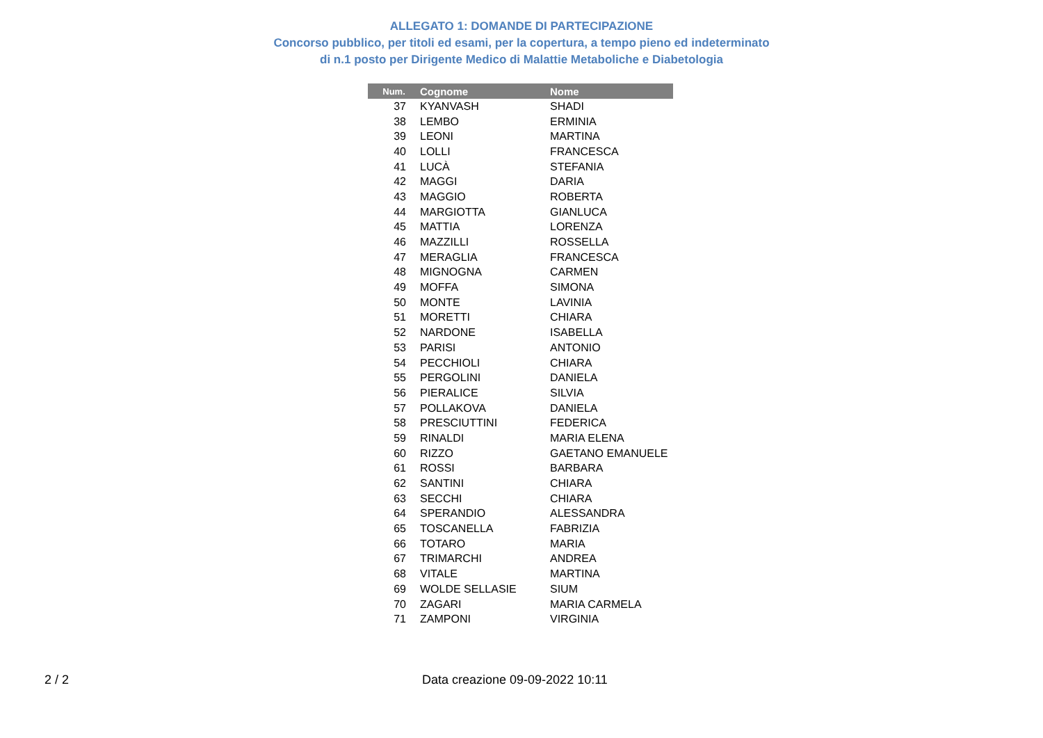ALLEGATO 1: DOMANDE DI PARTECIPAZIONE
Concorso pubblico, per titoli ed esami, per la copertura, a tempo pieno ed indeterminato
di n.1 posto per Dirigente Medico di Malattie Metaboliche e Diabetologia
| Num. | Cognome | Nome |
| --- | --- | --- |
| 37 | KYANVASH | SHADI |
| 38 | LEMBO | ERMINIA |
| 39 | LEONI | MARTINA |
| 40 | LOLLI | FRANCESCA |
| 41 | LUCÀ | STEFANIA |
| 42 | MAGGI | DARIA |
| 43 | MAGGIO | ROBERTA |
| 44 | MARGIOTTA | GIANLUCA |
| 45 | MATTIA | LORENZA |
| 46 | MAZZILLI | ROSSELLA |
| 47 | MERAGLIA | FRANCESCA |
| 48 | MIGNOGNA | CARMEN |
| 49 | MOFFA | SIMONA |
| 50 | MONTE | LAVINIA |
| 51 | MORETTI | CHIARA |
| 52 | NARDONE | ISABELLA |
| 53 | PARISI | ANTONIO |
| 54 | PECCHIOLI | CHIARA |
| 55 | PERGOLINI | DANIELA |
| 56 | PIERALICE | SILVIA |
| 57 | POLLAKOVA | DANIELA |
| 58 | PRESCIUTTINI | FEDERICA |
| 59 | RINALDI | MARIA ELENA |
| 60 | RIZZO | GAETANO EMANUELE |
| 61 | ROSSI | BARBARA |
| 62 | SANTINI | CHIARA |
| 63 | SECCHI | CHIARA |
| 64 | SPERANDIO | ALESSANDRA |
| 65 | TOSCANELLA | FABRIZIA |
| 66 | TOTARO | MARIA |
| 67 | TRIMARCHI | ANDREA |
| 68 | VITALE | MARTINA |
| 69 | WOLDE SELLASIE | SIUM |
| 70 | ZAGARI | MARIA CARMELA |
| 71 | ZAMPONI | VIRGINIA |
2 / 2 Data creazione 09-09-2022 10:11